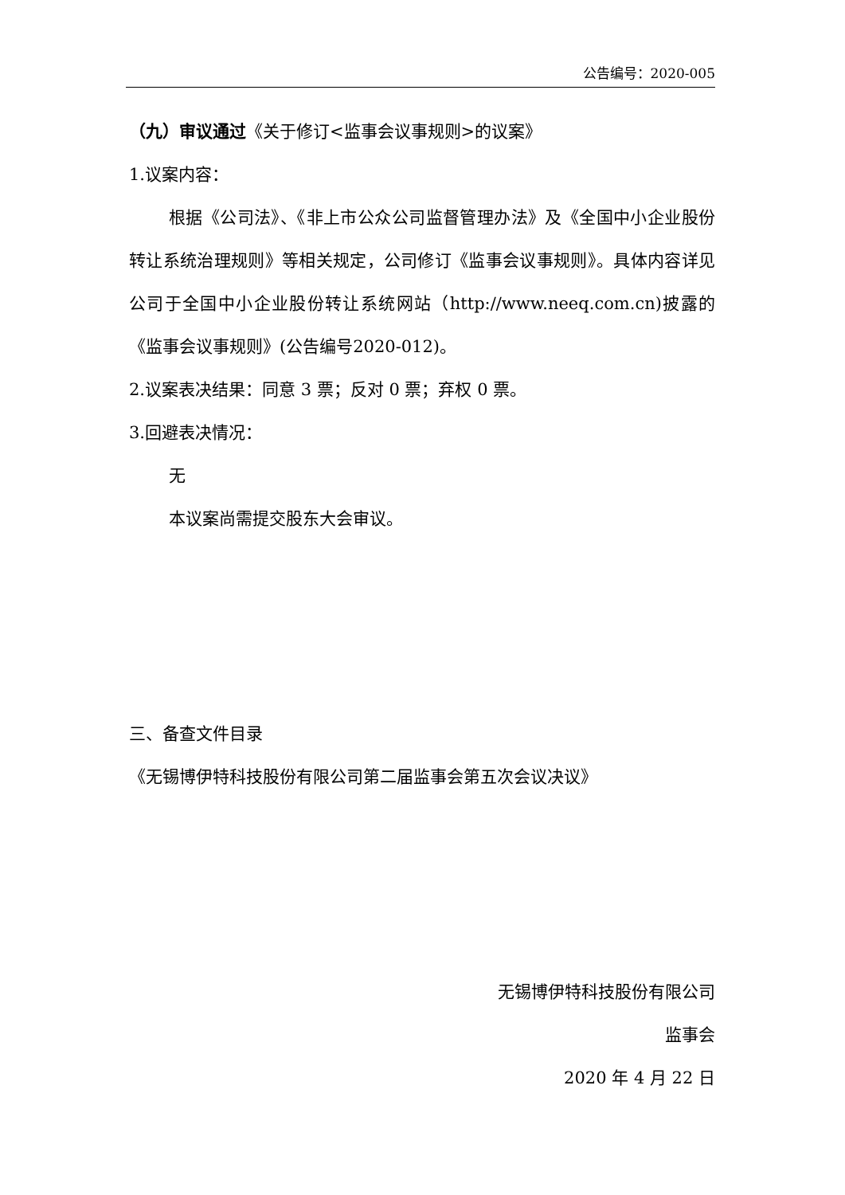公告编号：2020-005
（九）审议通过《关于修订<监事会议事规则>的议案》
1.议案内容：
根据《公司法》、《非上市公众公司监督管理办法》及《全国中小企业股份转让系统治理规则》等相关规定，公司修订《监事会议事规则》。具体内容详见公司于全国中小企业股份转让系统网站（http://www.neeq.com.cn)披露的《监事会议事规则》(公告编号2020-012)。
2.议案表决结果：同意 3 票；反对 0 票；弃权 0 票。
3.回避表决情况：
无
本议案尚需提交股东大会审议。
三、备查文件目录
《无锡博伊特科技股份有限公司第二届监事会第五次会议决议》
无锡博伊特科技股份有限公司
监事会
2020 年 4 月 22 日